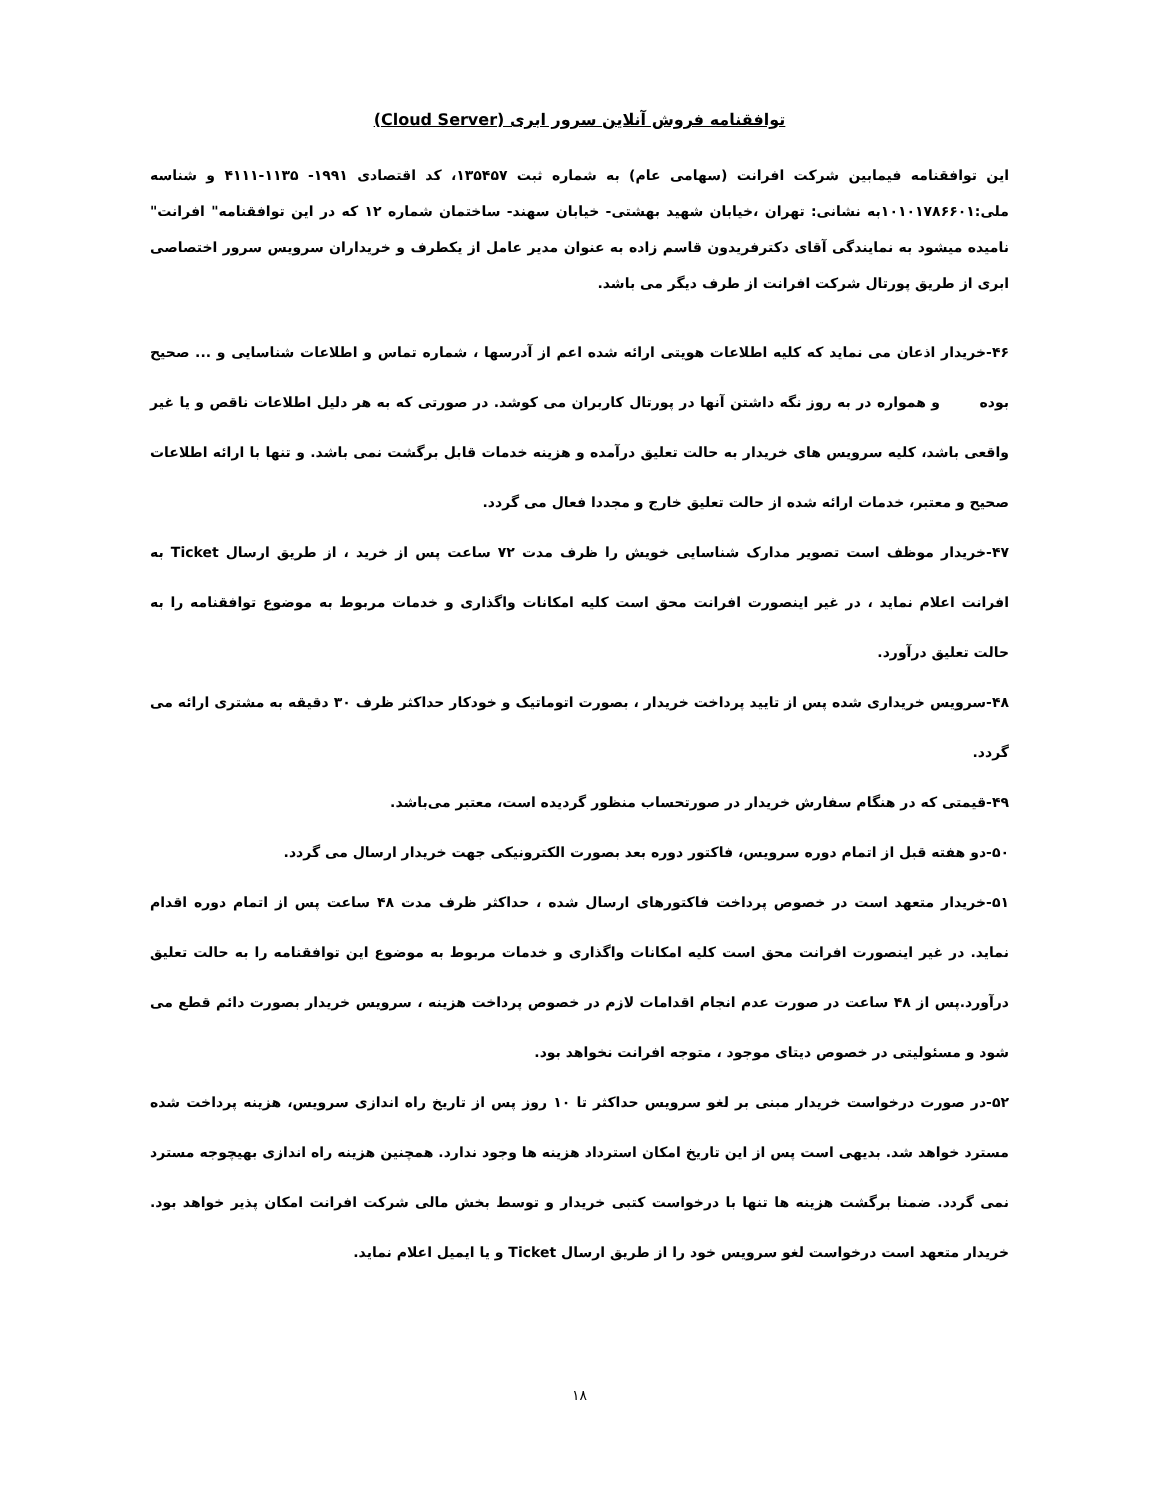توافقنامه فروش آنلاین سرور ابری (Cloud Server)
این توافقنامه فیمابین شرکت افرانت (سهامی عام) به شماره ثبت ۱۳۵۴۵۷، کد اقتصادی ۱۹۹۱- ۱۱۳۵-۴۱۱۱ و شناسه ملی:۱۰۱۰۱۷۸۶۶۰۱به نشانی: تهران ،خیابان شهید بهشتی- خیابان سهند- ساختمان شماره ۱۲ که در این توافقنامه" افرانت" نامیده میشود به نمایندگی آقای دکترفریدون قاسم زاده به عنوان مدیر عامل از یکطرف و خریداران سرویس سرور اختصاصی ابری از طریق پورتال شرکت افرانت از طرف دیگر می باشد.
۴۶-خریدار اذعان می نماید که کلیه اطلاعات هویتی ارائه شده اعم از آدرسها ، شماره تماس و اطلاعات شناسایی و ... صحیح بوده و همواره در به روز نگه داشتن آنها در پورتال کاربران می کوشد. در صورتی که به هر دلیل اطلاعات ناقص و یا غیر واقعی باشد، کلیه سرویس های خریدار به حالت تعلیق درآمده و هزینه خدمات قابل برگشت نمی باشد. و تنها با ارائه اطلاعات صحیح و معتبر، خدمات ارائه شده از حالت تعلیق خارج و مجددا فعال می گردد.
۴۷-خریدار موظف است تصویر مدارک شناسایی خویش را ظرف مدت ۷۲ ساعت پس از خرید ، از طریق ارسال Ticket به افرانت اعلام نماید ، در غیر اینصورت افرانت محق است کلیه امکانات واگذاری و خدمات مربوط به موضوع توافقنامه را به حالت تعلیق درآورد.
۴۸-سرویس خریداری شده پس از تایید پرداخت خریدار ، بصورت اتوماتیک و خودکار حداکثر ظرف ۳۰ دقیقه به مشتری ارائه می گردد.
۴۹-قیمتی که در هنگام سفارش خریدار در صورتحساب منظور گردیده است، معتبر می‌باشد.
۵۰-دو هفته قبل از اتمام دوره سرویس، فاکتور دوره بعد بصورت الکترونیکی جهت خریدار ارسال می گردد.
۵۱-خریدار متعهد است در خصوص پرداخت فاکتورهای ارسال شده ، حداکثر ظرف مدت ۴۸ ساعت پس از اتمام دوره اقدام نماید. در غیر اینصورت افرانت محق است کلیه امکانات واگذاری و خدمات مربوط به موضوع این توافقنامه را به حالت تعلیق درآورد.پس از ۴۸ ساعت در صورت عدم انجام اقدامات لازم در خصوص پرداخت هزینه ، سرویس خریدار بصورت دائم قطع می شود و مسئولیتی در خصوص دیتای موجود ، متوجه افرانت نخواهد بود.
۵۲-در صورت درخواست خریدار مبنی بر لغو سرویس حداکثر تا ۱۰ روز پس از تاریخ راه اندازی سرویس، هزینه پرداخت شده مسترد خواهد شد. بدیهی است پس از این تاریخ امکان استرداد هزینه ها وجود ندارد. همچنین هزینه راه اندازی بهیچوجه مسترد نمی گردد. ضمنا برگشت هزینه ها تنها با درخواست کتبی خریدار و توسط بخش مالی شرکت افرانت امکان پذیر خواهد بود. خریدار متعهد است درخواست لغو سرویس خود را از طریق ارسال Ticket و یا ایمیل اعلام نماید.
۱۸